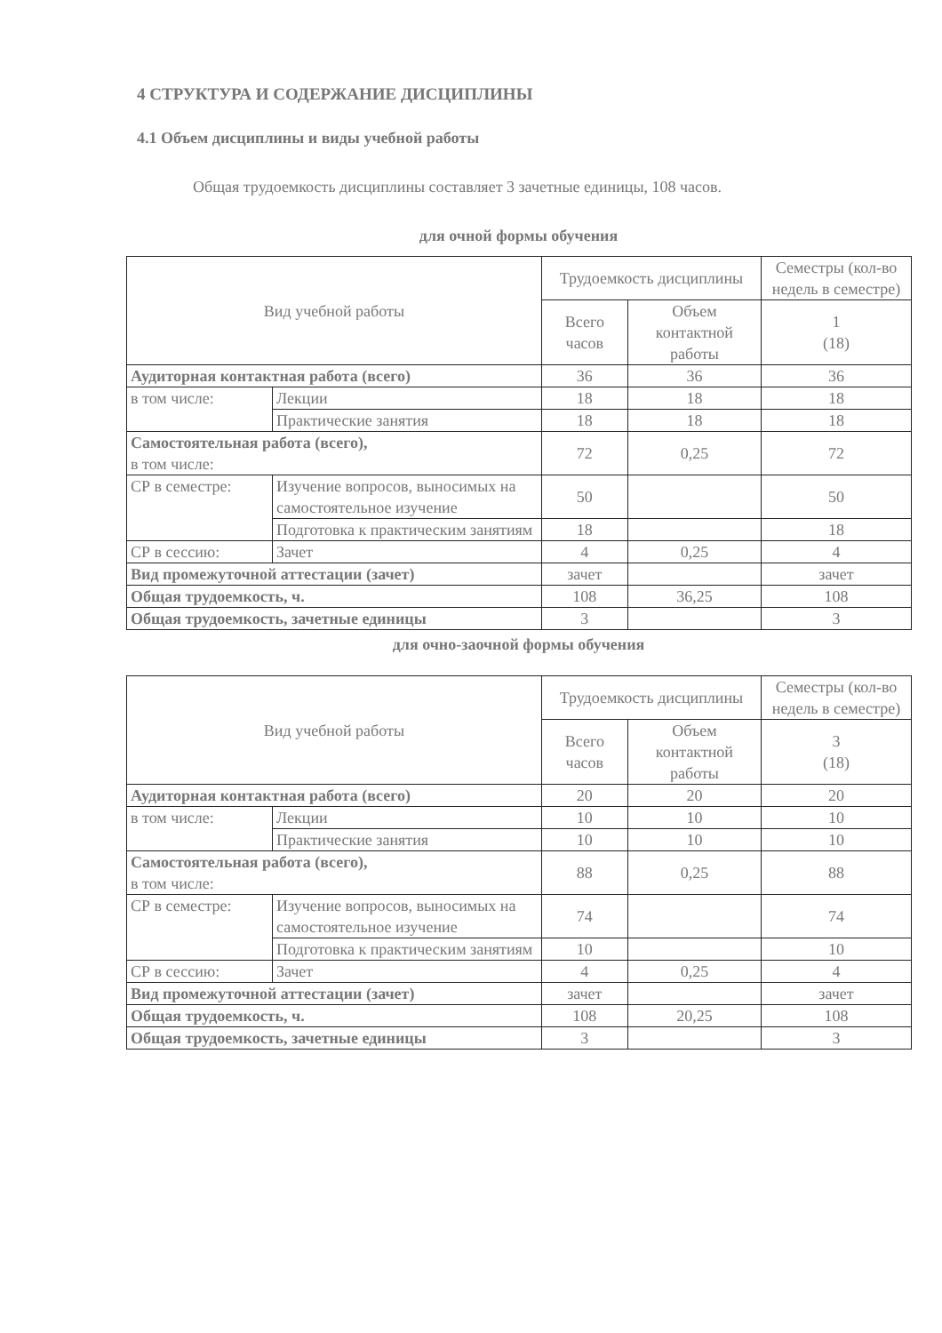4 СТРУКТУРА И СОДЕРЖАНИЕ ДИСЦИПЛИНЫ
4.1 Объем дисциплины и виды учебной работы
Общая трудоемкость дисциплины составляет 3 зачетные единицы, 108 часов.
для очной формы обучения
| Вид учебной работы | | Трудоемкость дисциплины | | Семестры (кол-во недель в семестре) |
| --- | --- | --- | --- | --- |
| | | Всего часов | Объем контактной работы | |
| | | | | 1 (18) |
| Аудиторная контактная работа (всего) | | 36 | 36 | 36 |
| в том числе: | Лекции | 18 | 18 | 18 |
| | Практические занятия | 18 | 18 | 18 |
| Самостоятельная работа (всего), в том числе: | | 72 | 0,25 | 72 |
| СР в семестре: | Изучение вопросов, выносимых на самостоятельное изучение | 50 | | 50 |
| | Подготовка к практическим занятиям | 18 | | 18 |
| СР в сессию: | Зачет | 4 | 0,25 | 4 |
| Вид промежуточной аттестации (зачет) | | зачет | | зачет |
| Общая трудоемкость, ч. | | 108 | 36,25 | 108 |
| Общая трудоемкость, зачетные единицы | | 3 | | 3 |
для очно-заочной формы обучения
| Вид учебной работы | | Трудоемкость дисциплины | | Семестры (кол-во недель в семестре) |
| --- | --- | --- | --- | --- |
| | | Всего часов | Объем контактной работы | |
| | | | | 3 (18) |
| Аудиторная контактная работа (всего) | | 20 | 20 | 20 |
| в том числе: | Лекции | 10 | 10 | 10 |
| | Практические занятия | 10 | 10 | 10 |
| Самостоятельная работа (всего), в том числе: | | 88 | 0,25 | 88 |
| СР в семестре: | Изучение вопросов, выносимых на самостоятельное изучение | 74 | | 74 |
| | Подготовка к практическим занятиям | 10 | | 10 |
| СР в сессию: | Зачет | 4 | 0,25 | 4 |
| Вид промежуточной аттестации (зачет) | | зачет | | зачет |
| Общая трудоемкость, ч. | | 108 | 20,25 | 108 |
| Общая трудоемкость, зачетные единицы | | 3 | | 3 |